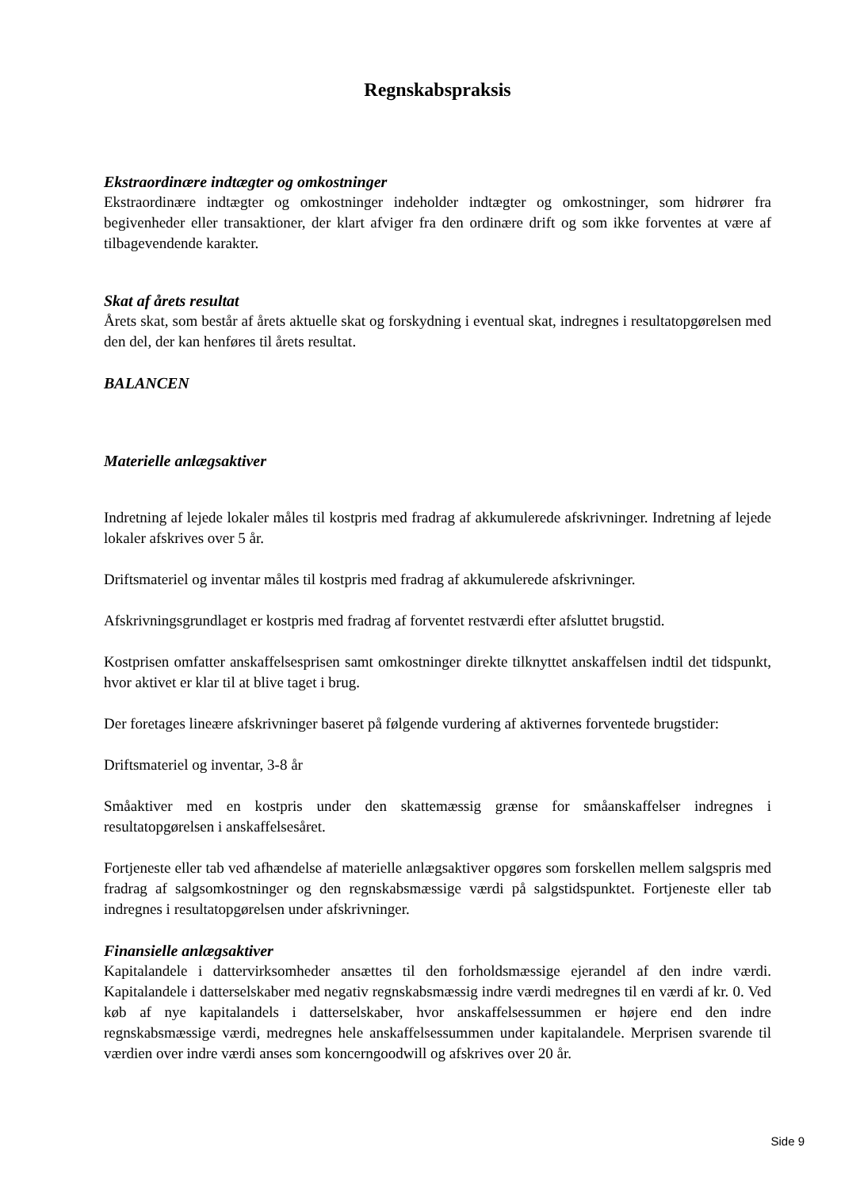Regnskabspraksis
Ekstraordinære indtægter og omkostninger
Ekstraordinære indtægter og omkostninger indeholder indtægter og omkostninger, som hidrører fra begivenheder eller transaktioner, der klart afviger fra den ordinære drift og som ikke forventes at være af tilbagevendende karakter.
Skat af årets resultat
Årets skat, som består af årets aktuelle skat og forskydning i eventual skat, indregnes i resultatopgørelsen med den del, der kan henføres til årets resultat.
BALANCEN
Materielle anlægsaktiver
Indretning af lejede lokaler måles til kostpris med fradrag af akkumulerede afskrivninger. Indretning af lejede lokaler afskrives over 5 år.
Driftsmateriel og inventar måles til kostpris med fradrag af akkumulerede afskrivninger.
Afskrivningsgrundlaget er kostpris med fradrag af forventet restværdi efter afsluttet brugstid.
Kostprisen omfatter anskaffelsesprisen samt omkostninger direkte tilknyttet anskaffelsen indtil det tidspunkt, hvor aktivet er klar til at blive taget i brug.
Der foretages lineære afskrivninger baseret på følgende vurdering af aktivernes forventede brugstider:
Driftsmateriel og inventar, 3-8 år
Småaktiver med en kostpris under den skattemæssig grænse for småanskaffelser indregnes i resultatopgørelsen i anskaffelsesåret.
Fortjeneste eller tab ved afhændelse af materielle anlægsaktiver opgøres som forskellen mellem salgspris med fradrag af salgsomkostninger og den regnskabsmæssige værdi på salgstidspunktet. Fortjeneste eller tab indregnes i resultatopgørelsen under afskrivninger.
Finansielle anlægsaktiver
Kapitalandele i dattervirksomheder ansættes til den forholdsmæssige ejerandel af den indre værdi. Kapitalandele i datterselskaber med negativ regnskabsmæssig indre værdi medregnes til en værdi af kr. 0. Ved køb af nye kapitalandels i datterselskaber, hvor anskaffelsessummen er højere end den indre regnskabsmæssige værdi, medregnes hele anskaffelsessummen under kapitalandele. Merprisen svarende til værdien over indre værdi anses som koncerngoodwill og afskrives over 20 år.
Side 9